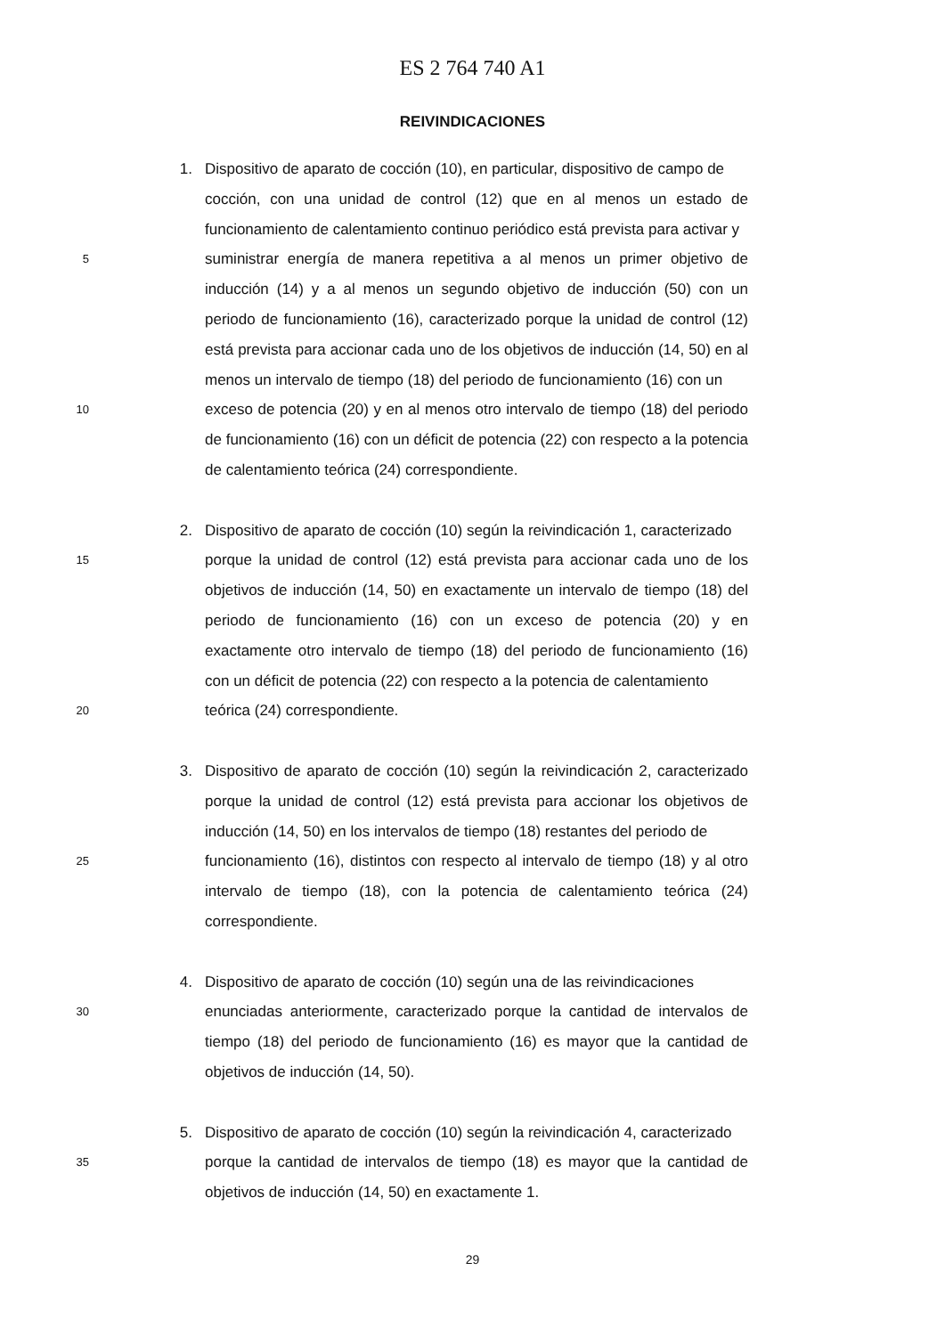ES 2 764 740 A1
REIVINDICACIONES
1. Dispositivo de aparato de cocción (10), en particular, dispositivo de campo de
cocción, con una unidad de control (12) que en al menos un estado de funcionamiento de calentamiento continuo periódico está prevista para activar y
5
suministrar energía de manera repetitiva a al menos un primer objetivo de inducción (14) y a al menos un segundo objetivo de inducción (50) con un periodo de funcionamiento (16), caracterizado porque la unidad de control (12) está prevista para accionar cada uno de los objetivos de inducción (14, 50) en al menos un intervalo de tiempo (18) del periodo de funcionamiento (16) con un
10
exceso de potencia (20) y en al menos otro intervalo de tiempo (18) del periodo de funcionamiento (16) con un déficit de potencia (22) con respecto a la potencia de calentamiento teórica (24) correspondiente.
2. Dispositivo de aparato de cocción (10) según la reivindicación 1, caracterizado
15
porque la unidad de control (12) está prevista para accionar cada uno de los objetivos de inducción (14, 50) en exactamente un intervalo de tiempo (18) del periodo de funcionamiento (16) con un exceso de potencia (20) y en exactamente otro intervalo de tiempo (18) del periodo de funcionamiento (16) con un déficit de potencia (22) con respecto a la potencia de calentamiento
20
teórica (24) correspondiente.
3. Dispositivo de aparato de cocción (10) según la reivindicación 2, caracterizado porque la unidad de control (12) está prevista para accionar los objetivos de inducción (14, 50) en los intervalos de tiempo (18) restantes del periodo de
25
funcionamiento (16), distintos con respecto al intervalo de tiempo (18) y al otro intervalo de tiempo (18), con la potencia de calentamiento teórica (24) correspondiente.
4. Dispositivo de aparato de cocción (10) según una de las reivindicaciones
30
enunciadas anteriormente, caracterizado porque la cantidad de intervalos de tiempo (18) del periodo de funcionamiento (16) es mayor que la cantidad de objetivos de inducción (14, 50).
5. Dispositivo de aparato de cocción (10) según la reivindicación 4, caracterizado
35
porque la cantidad de intervalos de tiempo (18) es mayor que la cantidad de objetivos de inducción (14, 50) en exactamente 1.
29